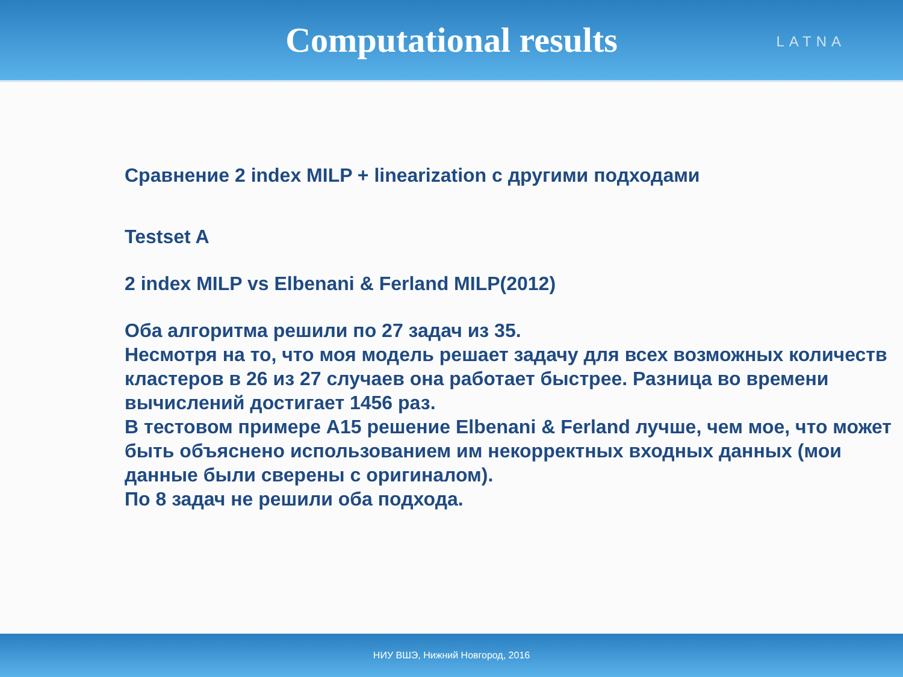Computational results
LATNA
Сравнение 2 index MILP + linearization с другими подходами
Testset A
2 index MILP vs Elbenani & Ferland MILP(2012)
Оба алгоритма решили по 27 задач из 35.
Несмотря на то, что моя модель решает задачу для всех возможных количеств кластеров в 26 из 27 случаев она работает быстрее. Разница во времени вычислений достигает 1456 раз.
В тестовом примере A15 решение Elbenani & Ferland лучше, чем мое, что может быть объяснено использованием им некорректных входных данных (мои данные были сверены с оригиналом).
По 8 задач не решили оба подхода.
НИУ ВШЭ, Нижний Новгород, 2016